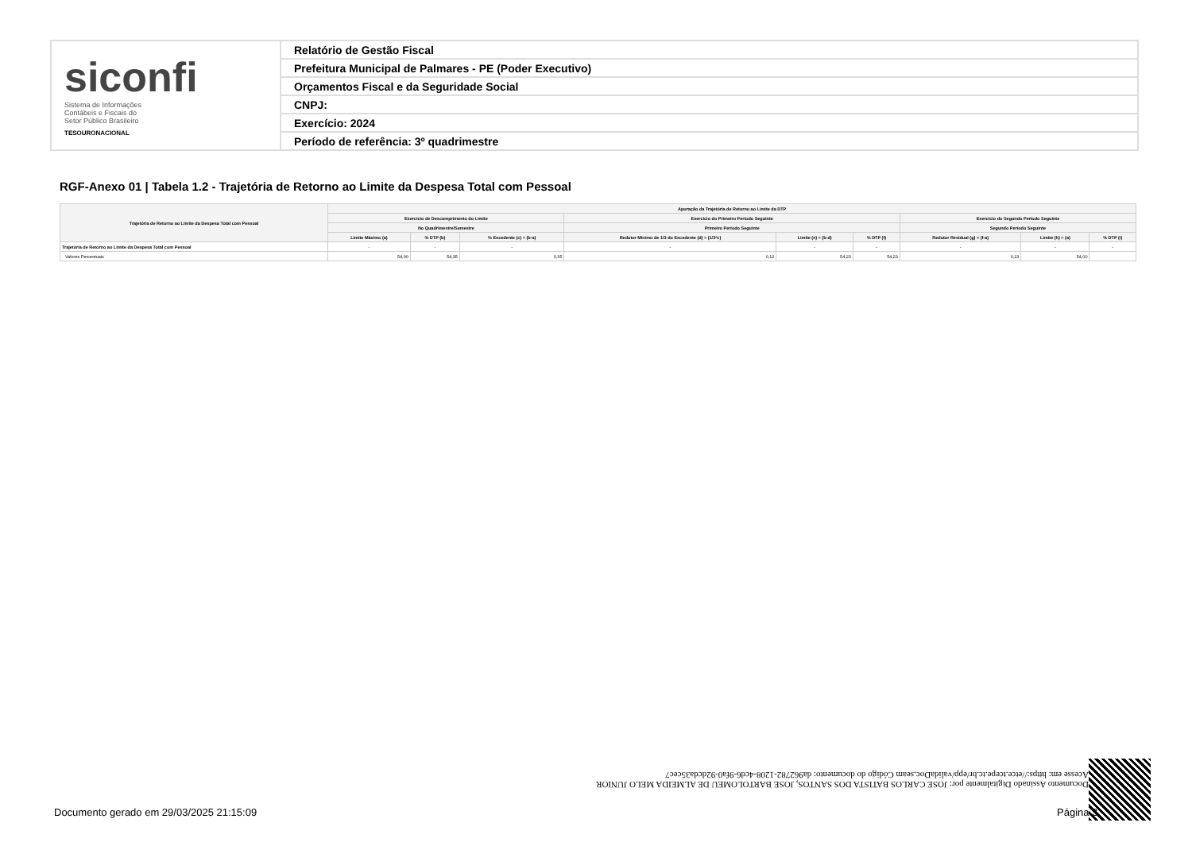| siconfi Sistema de Informações Contábeis e Fiscais do Setor Público Brasileiro TESOURONACIONAL | Relatório de Gestão Fiscal |
| | Prefeitura Municipal de Palmares - PE (Poder Executivo) |
| | Orçamentos Fiscal e da Seguridade Social |
| | CNPJ: |
| | Exercício: 2024 |
| | Período de referência: 3º quadrimestre |
RGF-Anexo 01 | Tabela 1.2 - Trajetória de Retorno ao Limite da Despesa Total com Pessoal
| Trajetória de Retorno ao Limite da Despesa Total com Pessoal | Apuração da Trajetória de Retorno ao Limite da DTP | | | | | | | | |
| --- | --- | --- | --- | --- | --- | --- | --- | --- | --- |
| | Exercício de Descumprimento do Limite | | | Exercício do Primeiro Período Seguinte | | | Exercício do Segundo Período Seguinte | | |
| | No Quadrimestre/Semestre | | | Primeiro Período Seguinte | | | Segundo Período Seguinte | | |
| | Limite Máximo (a) | % DTP (b) | % Excedente (c) = (b-a) | Redutor Mínimo de 1/3 do Excedente (d) = (1/3*c) | Limite (e) = (b-d) | % DTP (f) | Redutor Residual (g) = (f-a) | Limite (h) = (a) | % DTP (i) |
| Trajetória de Retorno ao Limite da Despesa Total com Pessoal | - | - | - | - | - | - | - | - | - |
| Valores Percentuais | 54,00 | 54,35 | 0,35 | 0,12 | 54,23 | 54,23 | 0,23 | 54,00 | |
Documento Assinado Digitalmente por: JOSE CARLOS BATISTA DOS SANTOS, JOSE BARTOLOMEU DE ALMEIDA MELO JUNIOR
Acesse em: https://etce.tcepe.tc.br/epp/validaDoc.seam Código do documento: da962782-1208-4cd6-9fa0-92dcda35cec7
Documento gerado em 29/03/2025 21:15:09
Página 3